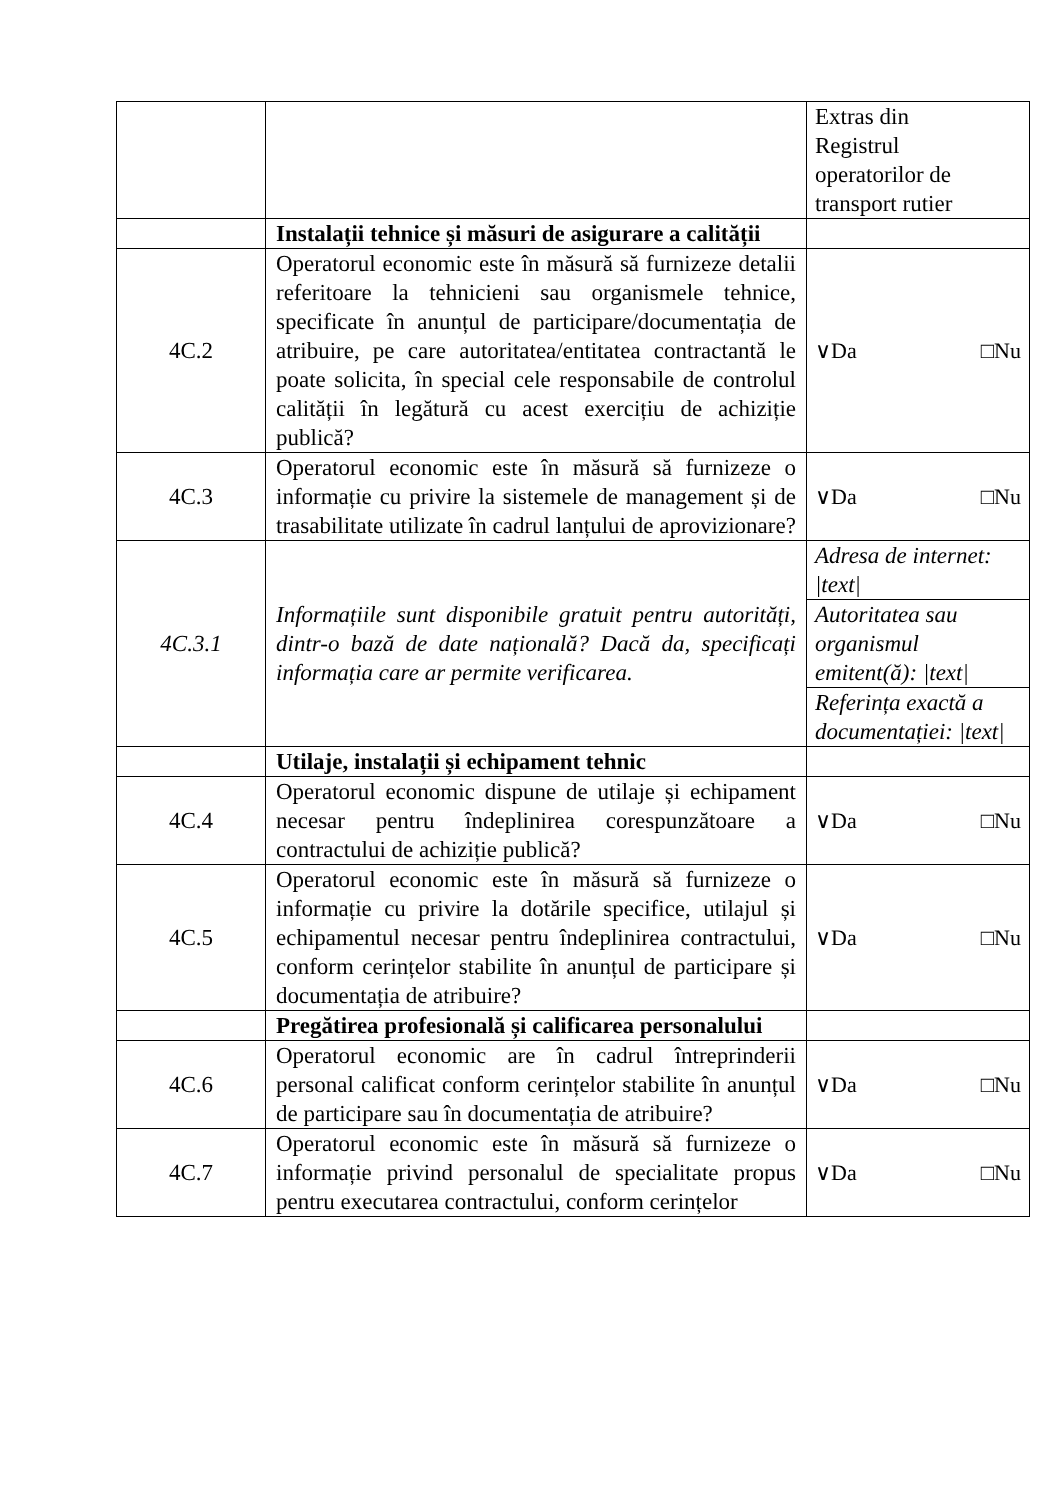| | | Extras din Registrul operatorilor de transport rutier |
| | Instalații tehnice și măsuri de asigurare a calității | |
| 4C.2 | Operatorul economic este în măsură să furnizeze detalii referitoare la tehnicieni sau organismele tehnice, specificate în anunțul de participare/documentația de atribuire, pe care autoritatea/entitatea contractantă le poate solicita, în special cele responsabile de controlul calității în legătură cu acest exercițiu de achiziție publică? | ∨Da □Nu |
| 4C.3 | Operatorul economic este în măsură să furnizeze o informație cu privire la sistemele de management și de trasabilitate utilizate în cadrul lanțului de aprovizionare? | ∨Da □Nu |
| 4C.3.1 | Informațiile sunt disponibile gratuit pentru autorități, dintr-o bază de date națională? Dacă da, specificați informația care ar permite verificarea. | / Adresa de internet: /text/ / / Autoritatea sau organismul emitent(ă): /text/ / / Referința exactă a documentației: /text/ / |
| | Utilaje, instalații și echipament tehnic | |
| 4C.4 | Operatorul economic dispune de utilaje și echipament necesar pentru îndeplinirea corespunzătoare a contractului de achiziție publică? | ∨Da □Nu |
| 4C.5 | Operatorul economic este în măsură să furnizeze o informație cu privire la dotările specifice, utilajul și echipamentul necesar pentru îndeplinirea contractului, conform cerințelor stabilite în anunțul de participare și documentația de atribuire? | ∨Da □Nu |
| | Pregătirea profesională și calificarea personalului | |
| 4C.6 | Operatorul economic are în cadrul întreprinderii personal calificat conform cerințelor stabilite în anunțul de participare sau în documentația de atribuire? | ∨Da □Nu |
| 4C.7 | Operatorul economic este în măsură să furnizeze o informație privind personalul de specialitate propus pentru executarea contractului, conform cerințelor | ∨Da □Nu |